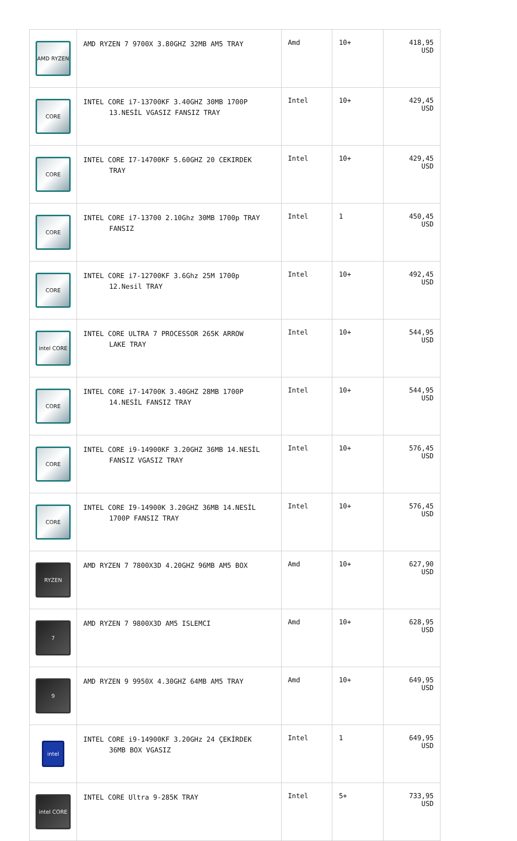| AMD RYZEN | AMD RYZEN 7 9700X 3.80GHZ 32MB AM5 TRAY | Amd | 10+ | 418,95 USD |
| CORE | INTEL CORE i7-13700KF 3.40GHZ 30MB 1700P 13.NESİL VGASIZ FANSIZ TRAY | Intel | 10+ | 429,45 USD |
| CORE | INTEL CORE I7-14700KF 5.60GHZ 20 CEKIRDEK TRAY | Intel | 10+ | 429,45 USD |
| CORE | INTEL CORE i7-13700 2.10Ghz 30MB 1700p TRAY FANSIZ | Intel | 1 | 450,45 USD |
| CORE | INTEL CORE i7-12700KF 3.6Ghz 25M 1700p 12.Nesil TRAY | Intel | 10+ | 492,45 USD |
| intel CORE | INTEL CORE ULTRA 7 PROCESSOR 265K ARROW LAKE TRAY | Intel | 10+ | 544,95 USD |
| CORE | INTEL CORE i7-14700K 3.40GHZ 28MB 1700P 14.NESİL FANSIZ TRAY | Intel | 10+ | 544,95 USD |
| CORE | INTEL CORE i9-14900KF 3.20GHZ 36MB 14.NESİL FANSIZ VGASIZ TRAY | Intel | 10+ | 576,45 USD |
| CORE | INTEL CORE I9-14900K 3.20GHZ 36MB 14.NESİL 1700P FANSIZ TRAY | Intel | 10+ | 576,45 USD |
| RYZEN | AMD RYZEN 7 7800X3D 4.20GHZ 96MB AM5 BOX | Amd | 10+ | 627,90 USD |
| 7 | AMD RYZEN 7 9800X3D AM5 ISLEMCI | Amd | 10+ | 628,95 USD |
| 9 | AMD RYZEN 9 9950X 4.30GHZ 64MB AM5 TRAY | Amd | 10+ | 649,95 USD |
| intel | INTEL CORE i9-14900KF 3.20GHz 24 ÇEKİRDEK 36MB BOX VGASIZ | Intel | 1 | 649,95 USD |
| intel CORE | INTEL CORE Ultra 9-285K TRAY | Intel | 5+ | 733,95 USD |